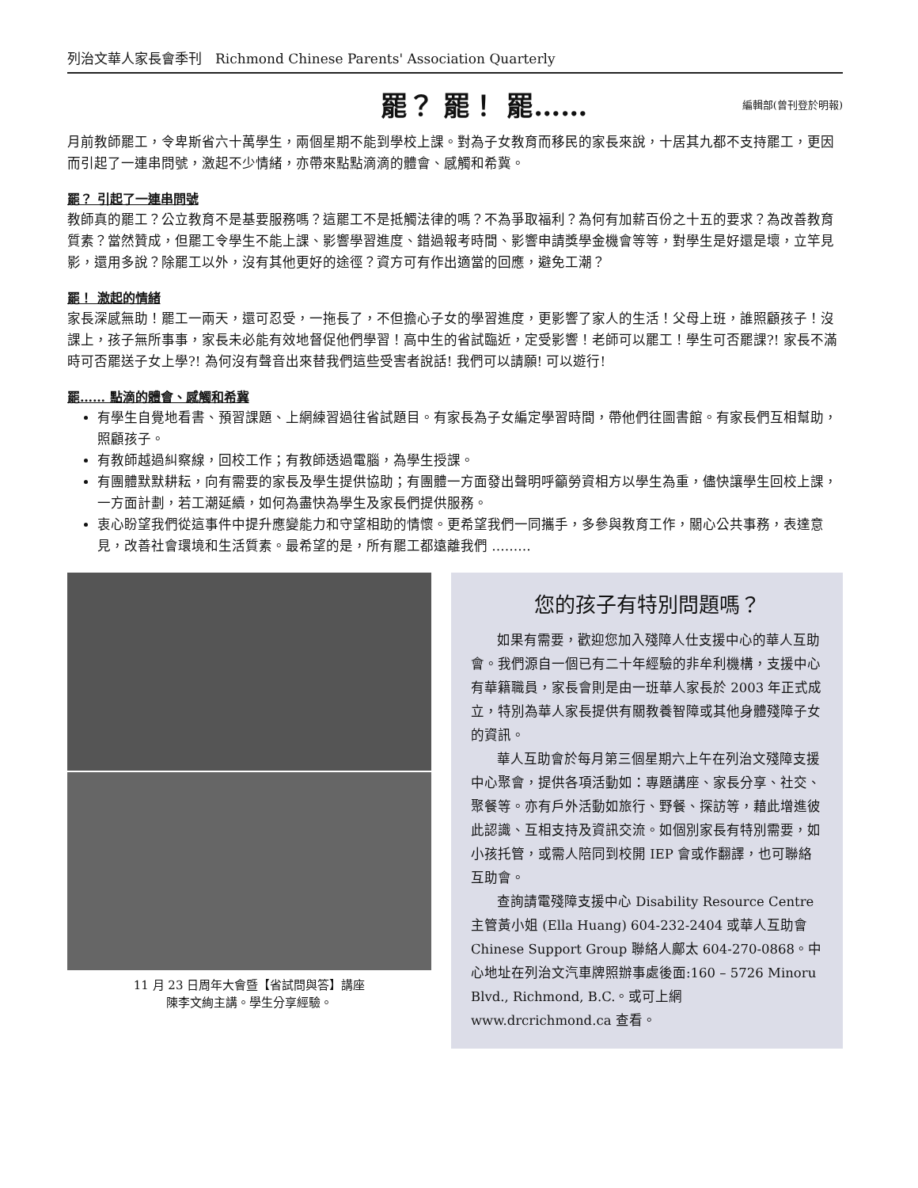列治文華人家長會季刊　Richmond Chinese Parents' Association Quarterly
罷？ 罷！ 罷……
編輯部(曾刊登於明報)
月前教師罷工，令卑斯省六十萬學生，兩個星期不能到學校上課。對為子女教育而移民的家長來說，十居其九都不支持罷工，更因而引起了一連串問號，激起不少情緒，亦帶來點點滴滴的體會、感觸和希冀。
罷？ 引起了一連串問號
教師真的罷工？公立教育不是基要服務嗎？這罷工不是抵觸法律的嗎？不為爭取福利？為何有加薪百份之十五的要求？為改善教育質素？當然贊成，但罷工令學生不能上課、影響學習進度、錯過報考時間、影響申請獎學金機會等等，對學生是好還是壞，立竿見影，還用多說？除罷工以外，沒有其他更好的途徑？資方可有作出適當的回應，避免工潮？
罷！ 激起的情緒
家長深感無助！罷工一兩天，還可忍受，一拖長了，不但擔心子女的學習進度，更影響了家人的生活！父母上班，誰照顧孩子！沒課上，孩子無所事事，家長未必能有效地督促他們學習！高中生的省試臨近，定受影響！老師可以罷工！學生可否罷課?! 家長不滿時可否罷送子女上學?! 為何沒有聲音出來替我們這些受害者說話! 我們可以請願! 可以遊行!
罷…… 點滴的體會、感觸和希冀
有學生自覺地看書、預習課題、上網練習過往省試題目。有家長為子女編定學習時間，帶他們往圖書館。有家長們互相幫助，照顧孩子。
有教師越過糾察線，回校工作；有教師透過電腦，為學生授課。
有團體默默耕耘，向有需要的家長及學生提供協助；有團體一方面發出聲明呼籲勞資相方以學生為重，儘快讓學生回校上課，一方面計劃，若工潮延續，如何為盡快為學生及家長們提供服務。
衷心盼望我們從這事件中提升應變能力和守望相助的情懷。更希望我們一同攜手，多參與教育工作，關心公共事務，表達意見，改善社會環境和生活質素。最希望的是，所有罷工都遠離我們 ………
11 月 23 日周年大會暨【省試問與答】講座
陳李文絢主講。學生分享經驗。
您的孩子有特別問題嗎？
如果有需要，歡迎您加入殘障人仕支援中心的華人互助會。我們源自一個已有二十年經驗的非牟利機構，支援中心有華籍職員，家長會則是由一班華人家長於 2003 年正式成立，特別為華人家長提供有關教養智障或其他身體殘障子女的資訊。
華人互助會於每月第三個星期六上午在列治文殘障支援中心聚會，提供各項活動如：專題講座、家長分享、社交、聚餐等。亦有戶外活動如旅行、野餐、探訪等，藉此增進彼此認識、互相支持及資訊交流。如個別家長有特別需要，如小孩托管，或需人陪同到校開 IEP 會或作翻譯，也可聯絡互助會。
查詢請電殘障支援中心 Disability Resource Centre 主管黃小姐 (Ella Huang) 604-232-2404 或華人互助會 Chinese Support Group 聯絡人鄺太 604-270-0868。中心地址在列治文汽車牌照辦事處後面:160 – 5726 Minoru Blvd., Richmond, B.C.。或可上網 www.drcrichmond.ca 查看。